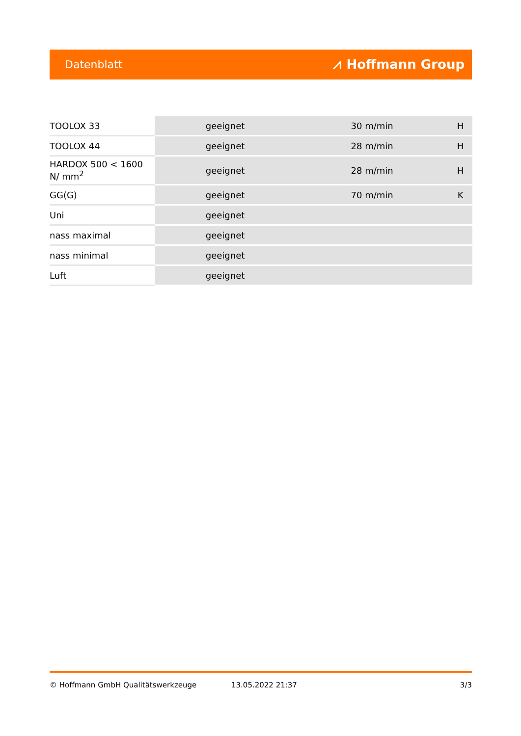Datenblatt ⩘ Hoffmann Group
| TOOLOX 33 | geeignet | 30 m/min | H |
| TOOLOX 44 | geeignet | 28 m/min | H |
| HARDOX 500 < 1600 N/ mm<sup>2</sup> | geeignet | 28 m/min | H |
| GG(G) | geeignet | 70 m/min | K |
| Uni | geeignet | | |
| nass maximal | geeignet | | |
| nass minimal | geeignet | | |
| Luft | geeignet | | |
© Hoffmann GmbH Qualitätswerkzeuge 13.05.2022 21:37 3/3